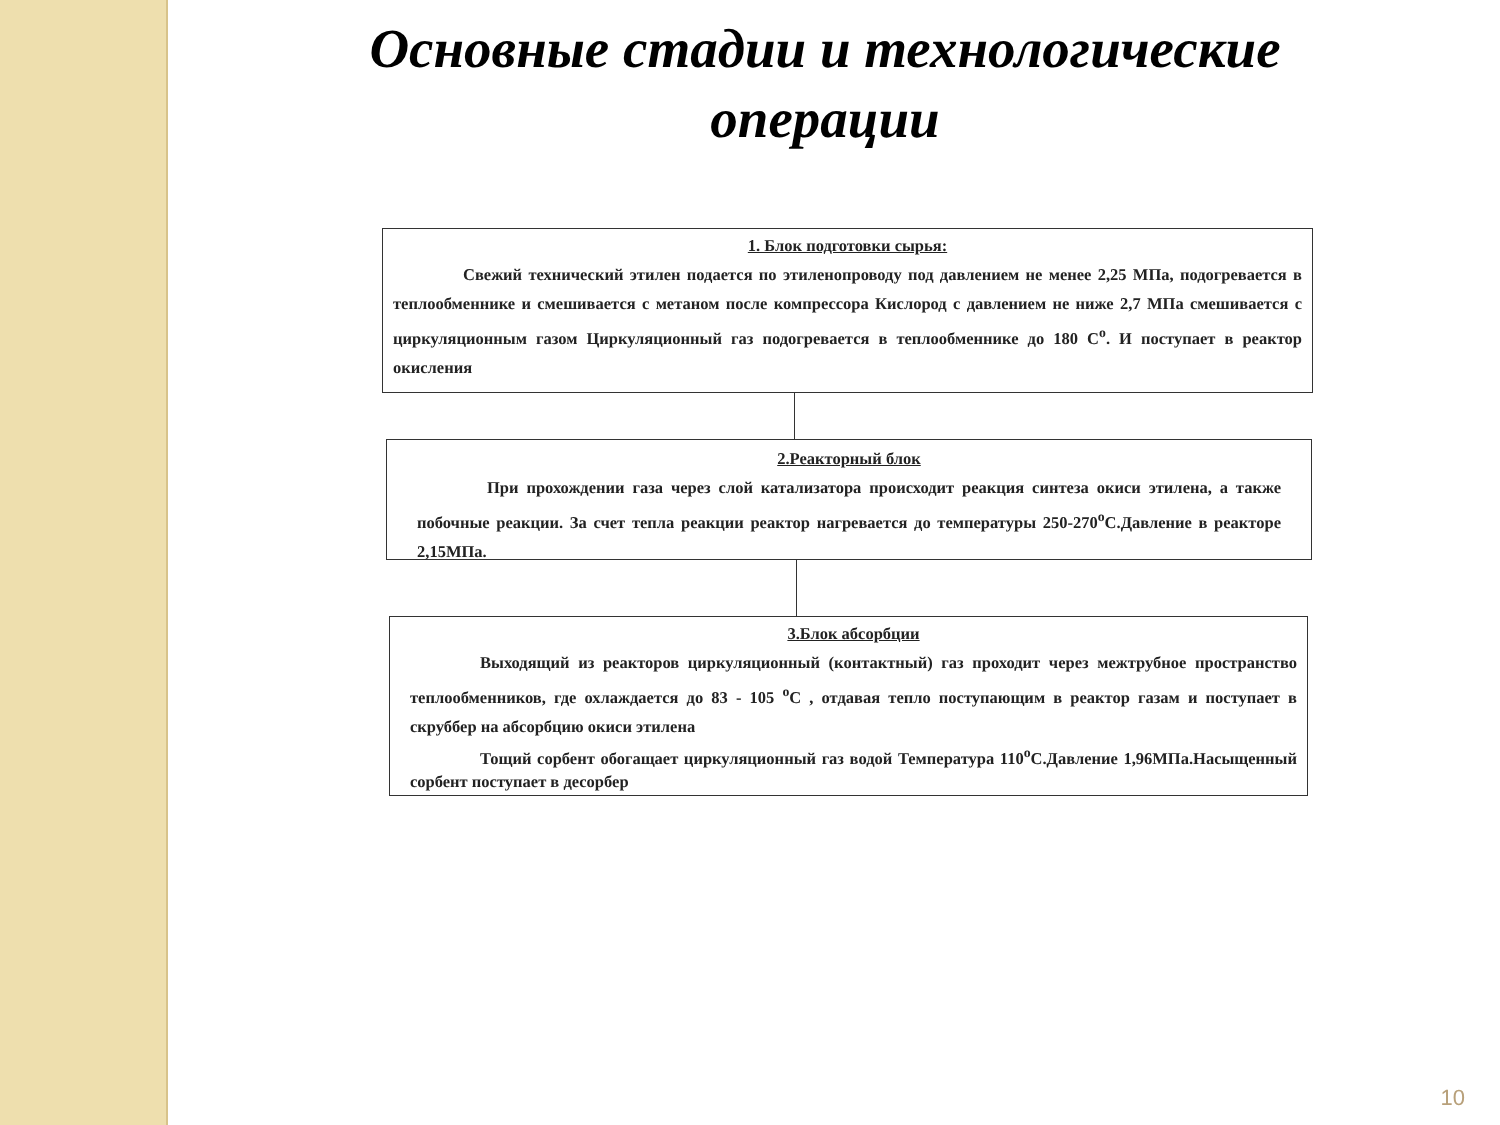Основные стадии и технологические операции
1. Блок подготовки сырья:
Свежий технический этилен подается по этиленопроводу под давлением не менее 2,25 МПа, подогревается в теплообменнике и смешивается с метаном после компрессора Кислород с давлением не ниже 2,7 МПа смешивается с циркуляционным газом Циркуляционный газ подогревается в теплообменнике до 180 С<sup>о</sup>. И поступает в реактор окисления
2.Реакторный блок
При прохождении газа через слой катализатора происходит реакция синтеза окиси этилена, а также побочные реакции. За счет тепла реакции реактор нагревается до температуры 250-270<sup>о</sup>С.Давление в реакторе 2,15МПа.
3.Блок абсорбции
Выходящий из реакторов циркуляционный (контактный) газ проходит через межтрубное пространство теплообменников, где охлаждается до 83 - 105 <sup>о</sup>С , отдавая тепло поступающим в реактор газам и поступает в скруббер на абсорбцию окиси этилена
Тощий сорбент обогащает циркуляционный газ водой Температура 110<sup>о</sup>С.Давление 1,96МПа.Насыщенный сорбент поступает в десорбер
10